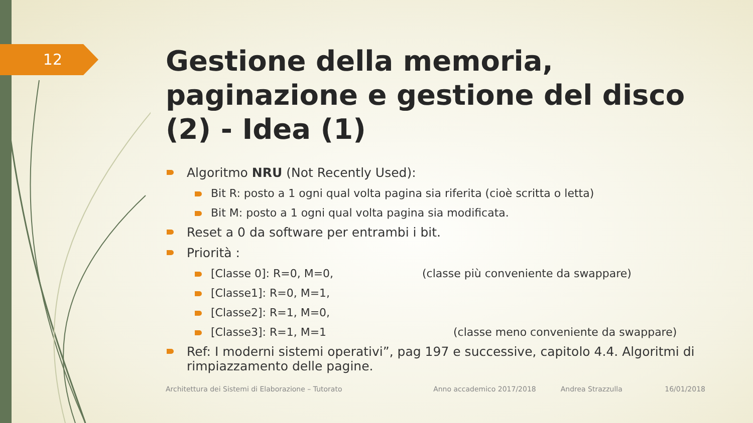12
Gestione della memoria, paginazione e gestione del disco (2) - Idea (1)
Algoritmo NRU (Not Recently Used):
Bit R: posto a 1 ogni qual volta pagina sia riferita (cioè scritta o letta)
Bit M: posto a 1 ogni qual volta pagina sia modificata.
Reset a 0 da software per entrambi i bit.
Priorità :
[Classe 0]: R=0, M=0, (classe più conveniente da swappare)
[Classe1]: R=0, M=1,
[Classe2]: R=1, M=0,
[Classe3]: R=1, M=1 (classe meno conveniente da swappare)
Ref: I moderni sistemi operativi”, pag 197 e successive, capitolo 4.4. Algoritmi di rimpiazzamento delle pagine.
Architettura dei Sistemi di Elaborazione – Tutorato Anno accademico 2017/2018 Andrea Strazzulla 16/01/2018